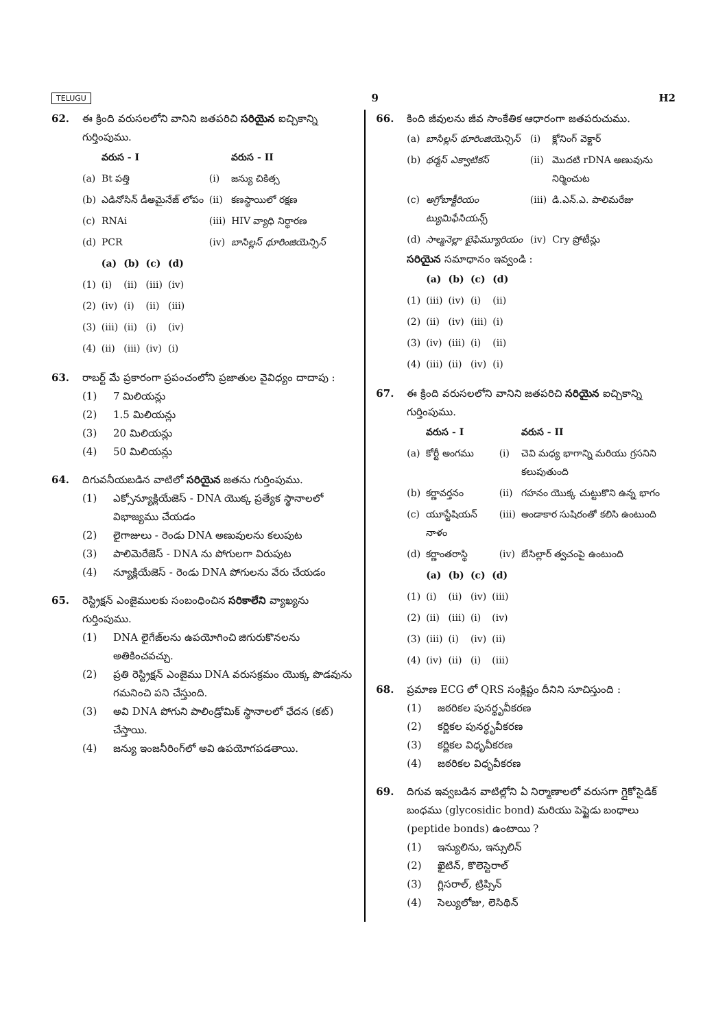TELUGU 9 H2
62. ఈ క్రింది వరుసలలోని వానిని జతపరిచి సరియైన ఐచ్చికాన్ని గుర్తింపుము.
| | వరుస - I | | వరుస - II |
| --- | --- | --- | --- |
| (a) | Bt పత్తి | (i) | జన్యు చికిత్స |
| (b) | ఎడినోసిన్ డీఅమైనేజ్ లోపం | (ii) | కణస్థాయిలో రక్షణ |
| (c) | RNAi | (iii) | HIV వ్యాధి నిర్ధారణ |
| (d) | PCR | (iv) | బాసిల్లస్ థూరింజియెన్సిస్ |
| | (a) | (b) | (c) | (d) |
| --- | --- | --- | --- | --- |
| (1) | (i) | (ii) | (iii) | (iv) |
| (2) | (iv) | (i) | (ii) | (iii) |
| (3) | (iii) | (ii) | (i) | (iv) |
| (4) | (ii) | (iii) | (iv) | (i) |
63. రాబర్ట్ మే ప్రకారంగా ప్రపంచంలోని ప్రజాతుల వైవిధ్యం దాదాపు :
(1) 7 మిలియన్లు
(2) 1.5 మిలియన్లు
(3) 20 మిలియన్లు
(4) 50 మిలియన్లు
64. దిగువనీయబడిన వాటిలో సరియైన జతను గుర్తింపుము.
(1) ఎక్సోన్యూక్లియేజెస్ - DNA యొక్క ప్రత్యేక స్థానాలలో విభాజ్యము చేయడం
(2) లైగాజులు - రెండు DNA అణువులను కలుపుట
(3) పాలిమెరేజెస్ - DNA ను పోగులగా విరుపుట
(4) న్యూక్లియేజెస్ - రెండు DNA పోగులను వేరు చేయడం
65. రెస్ట్రిక్షన్ ఎంజైములకు సంబంధించిన సరికాలేని వ్యాఖ్యను గుర్తింపుము.
(1) DNA లైగేజ్‌లను ఉపయోగించి జిగురుకొనలను అతికించవచ్చు.
(2) ప్రతి రెస్ట్రిక్షన్ ఎంజైము DNA వరుసక్రమం యొక్క పొడవును గమనించి పని చేస్తుంది.
(3) అవి DNA పోగుని పాలిండ్రోమిక్ స్థానాలలో ఛేదన (కట్) చేస్తాయి.
(4) జన్యు ఇంజనీరింగ్‌లో అవి ఉపయోగపడతాయి.
66. కింది జీవులను జీవ సాంకేతిక ఆధారంగా జతపరుచుము.
| (a) | బాసిల్లస్ థూరింజియెన్సిస్ | (i) | క్లోనింగ్ వెక్టార్ |
| (b) | థర్మస్ ఎక్వాటికస్ | (ii) | మొదటి rDNA అణువును నిర్మించుట |
| (c) | అగ్రోబాక్టీరియం ట్యుమిఫేసియన్స్ | (iii) | డి.ఎన్.ఎ. పాలిమరేజు |
| (d) | సాల్మనెల్లా టైఫిమ్యూరియం | (iv) | Cry ప్రోటీన్లు |
సరియైన సమాధానం ఇవ్వండి :
| | (a) | (b) | (c) | (d) |
| --- | --- | --- | --- | --- |
| (1) | (iii) | (iv) | (i) | (ii) |
| (2) | (ii) | (iv) | (iii) | (i) |
| (3) | (iv) | (iii) | (i) | (ii) |
| (4) | (iii) | (ii) | (iv) | (i) |
67. ఈ క్రింది వరుసలలోని వానిని జతపరిచి సరియైన ఐచ్చికాన్ని గుర్తింపుము.
| | వరుస - I | | వరుస - II |
| --- | --- | --- | --- |
| (a) | కోర్టీ అంగము | (i) | చెవి మధ్య భాగాన్ని మరియు గ్రసనిని కలుపుతుంది |
| (b) | కర్ణావర్తనం | (ii) | గహనం యొక్క చుట్టుకొని ఉన్న భాగం |
| (c) | యూస్టేషియన్ నాళం | (iii) | అండాకార సుషిరంతో కలిసి ఉంటుంది |
| (d) | కర్ణాంతరాస్థి | (iv) | బేసిల్లార్ త్వచంపై ఉంటుంది |
| | (a) | (b) | (c) | (d) |
| --- | --- | --- | --- | --- |
| (1) | (i) | (ii) | (iv) | (iii) |
| (2) | (ii) | (iii) | (i) | (iv) |
| (3) | (iii) | (i) | (iv) | (ii) |
| (4) | (iv) | (ii) | (i) | (iii) |
68. ప్రమాణ ECG లో QRS సంక్లిష్టం దీనిని సూచిస్తుంది :
(1) జఠరికల పునర్ధృవీకరణ
(2) కర్ణికల పునర్ధృవీకరణ
(3) కర్ణికల విధృవీకరణ
(4) జఠరికల విధృవీకరణ
69. దిగువ ఇవ్వబడిన వాటిల్లోని ఏ నిర్మాణాలలో వరుసగా గ్లైకోసైడిక్ బంధము (glycosidic bond) మరియు పెప్టైడు బంధాలు (peptide bonds) ఉంటాయి ?
(1) ఇన్యులిను, ఇన్సులిన్
(2) ఖైటిన్, కొలెస్టెరాల్
(3) గ్లిసరాల్, ట్రిప్సిన్
(4) సెల్యులోజు, లెసిథిన్